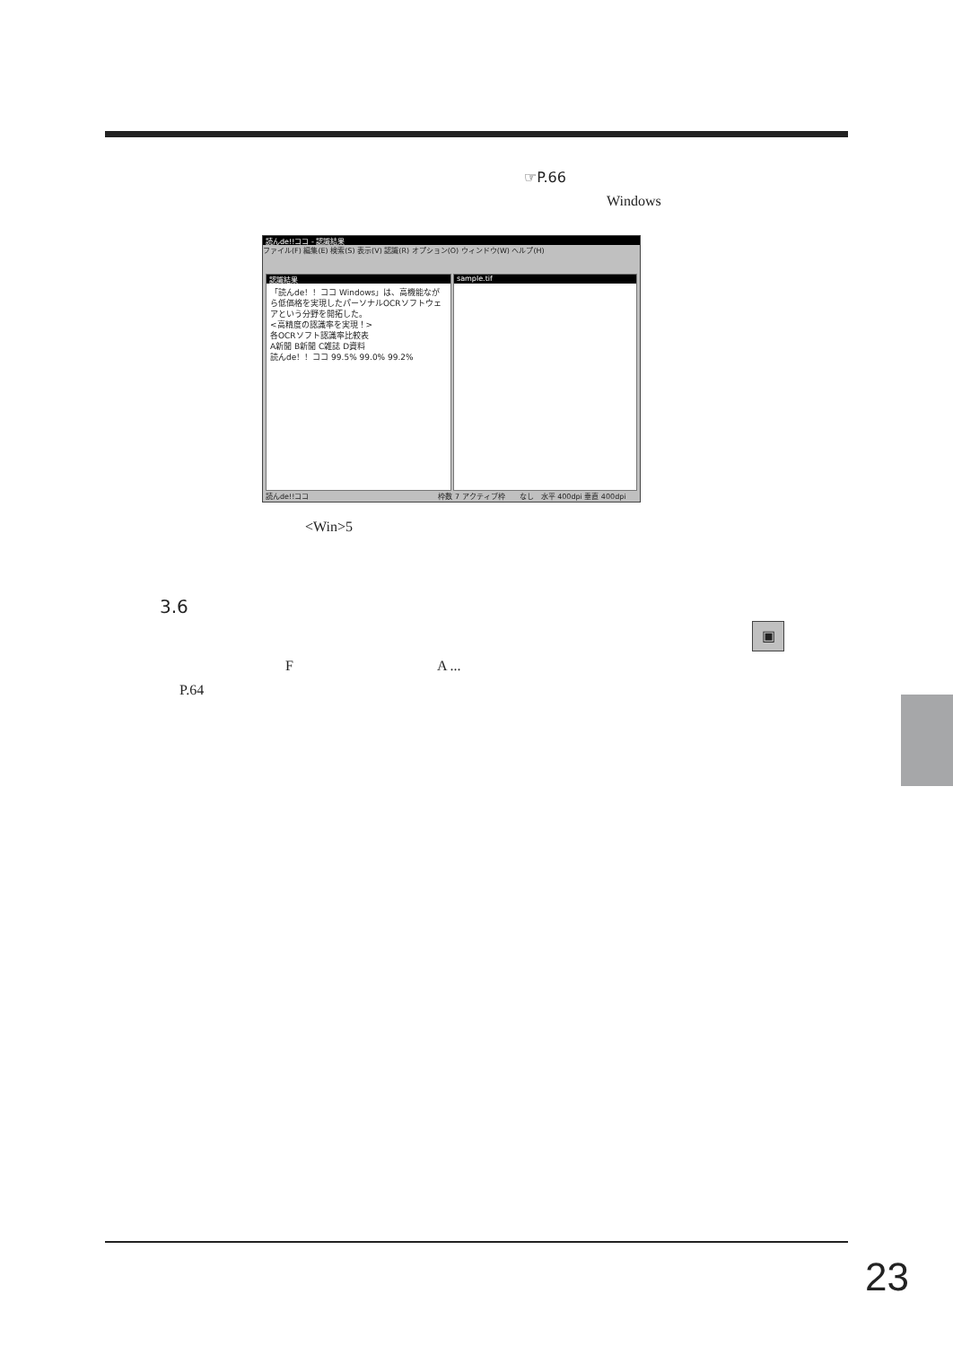☞P.66
Windows
読んde!!ココ - 認識結果
ファイル(F) 編集(E) 検索(S) 表示(V) 認識(R) オプション(O) ウィンドウ(W) ヘルプ(H)
認識結果
「読んde！！ココ Windows」は、高機能ながら低価格を実現したパーソナルOCRソフトウェアという分野を開拓した。
<高精度の認識率を実現！>
各OCRソフト認識率比較表
A新聞 B新聞 C雑誌 D資料
読んde！！ココ 99.5% 99.0% 99.2%
sample.tif
読んde!!ココ　　　　　　　　　　　　　　　　　　枠数 7 アクティブ枠　　なし　水平 400dpi 垂直 400dpi
<Win>5
3.6
▣
F　　　　　　　　　　A ...
P.64
23